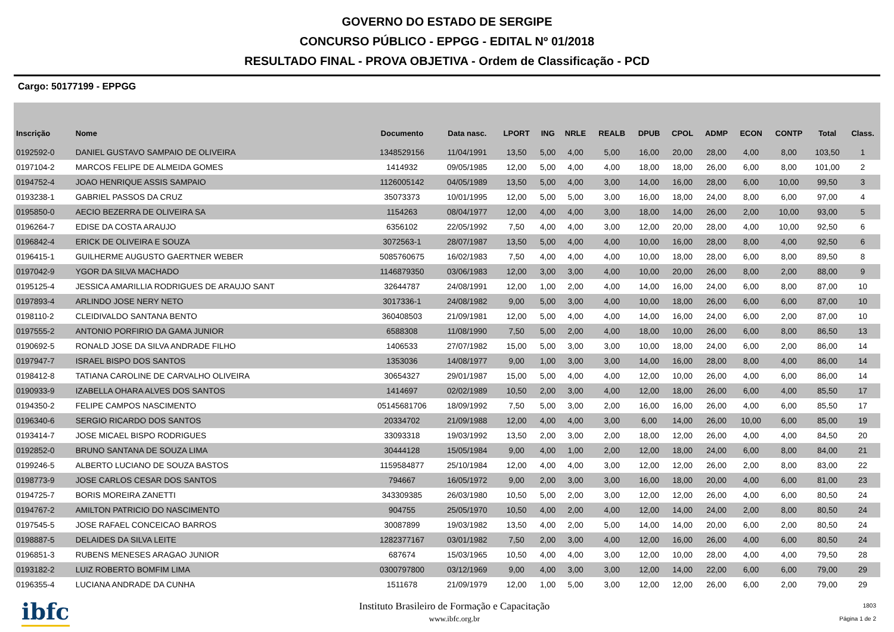GOVERNO DO ESTADO DE SERGIPE
CONCURSO PÚBLICO - EPPGG - EDITAL Nº 01/2018
RESULTADO FINAL - PROVA OBJETIVA - Ordem de Classificação - PCD
Cargo: 50177199 - EPPGG
| Inscrição | Nome | Documento | Data nasc. | LPORT | ING | NRLE | REALB | DPUB | CPOL | ADMP | ECON | CONTP | Total | Class. |
| --- | --- | --- | --- | --- | --- | --- | --- | --- | --- | --- | --- | --- | --- | --- |
| 0192592-0 | DANIEL GUSTAVO SAMPAIO DE OLIVEIRA | 1348529156 | 11/04/1991 | 13,50 | 5,00 | 4,00 | 5,00 | 16,00 | 20,00 | 28,00 | 4,00 | 8,00 | 103,50 | 1 |
| 0197104-2 | MARCOS FELIPE DE ALMEIDA GOMES | 1414932 | 09/05/1985 | 12,00 | 5,00 | 4,00 | 4,00 | 18,00 | 18,00 | 26,00 | 6,00 | 8,00 | 101,00 | 2 |
| 0194752-4 | JOAO HENRIQUE ASSIS SAMPAIO | 1126005142 | 04/05/1989 | 13,50 | 5,00 | 4,00 | 3,00 | 14,00 | 16,00 | 28,00 | 6,00 | 10,00 | 99,50 | 3 |
| 0193238-1 | GABRIEL PASSOS DA CRUZ | 35073373 | 10/01/1995 | 12,00 | 5,00 | 5,00 | 3,00 | 16,00 | 18,00 | 24,00 | 8,00 | 6,00 | 97,00 | 4 |
| 0195850-0 | AECIO BEZERRA DE OLIVEIRA SA | 1154263 | 08/04/1977 | 12,00 | 4,00 | 4,00 | 3,00 | 18,00 | 14,00 | 26,00 | 2,00 | 10,00 | 93,00 | 5 |
| 0196264-7 | EDISE DA COSTA ARAUJO | 6356102 | 22/05/1992 | 7,50 | 4,00 | 4,00 | 3,00 | 12,00 | 20,00 | 28,00 | 4,00 | 10,00 | 92,50 | 6 |
| 0196842-4 | ERICK DE OLIVEIRA E SOUZA | 3072563-1 | 28/07/1987 | 13,50 | 5,00 | 4,00 | 4,00 | 10,00 | 16,00 | 28,00 | 8,00 | 4,00 | 92,50 | 6 |
| 0196415-1 | GUILHERME AUGUSTO GAERTNER WEBER | 5085760675 | 16/02/1983 | 7,50 | 4,00 | 4,00 | 4,00 | 10,00 | 18,00 | 28,00 | 6,00 | 8,00 | 89,50 | 8 |
| 0197042-9 | YGOR DA SILVA MACHADO | 1146879350 | 03/06/1983 | 12,00 | 3,00 | 3,00 | 4,00 | 10,00 | 20,00 | 26,00 | 8,00 | 2,00 | 88,00 | 9 |
| 0195125-4 | JESSICA AMARILLIA RODRIGUES DE ARAUJO SANT | 32644787 | 24/08/1991 | 12,00 | 1,00 | 2,00 | 4,00 | 14,00 | 16,00 | 24,00 | 6,00 | 8,00 | 87,00 | 10 |
| 0197893-4 | ARLINDO JOSE NERY NETO | 3017336-1 | 24/08/1982 | 9,00 | 5,00 | 3,00 | 4,00 | 10,00 | 18,00 | 26,00 | 6,00 | 6,00 | 87,00 | 10 |
| 0198110-2 | CLEIDIVALDO SANTANA BENTO | 360408503 | 21/09/1981 | 12,00 | 5,00 | 4,00 | 4,00 | 14,00 | 16,00 | 24,00 | 6,00 | 2,00 | 87,00 | 10 |
| 0197555-2 | ANTONIO PORFIRIO DA GAMA JUNIOR | 6588308 | 11/08/1990 | 7,50 | 5,00 | 2,00 | 4,00 | 18,00 | 10,00 | 26,00 | 6,00 | 8,00 | 86,50 | 13 |
| 0190692-5 | RONALD JOSE DA SILVA ANDRADE FILHO | 1406533 | 27/07/1982 | 15,00 | 5,00 | 3,00 | 3,00 | 10,00 | 18,00 | 24,00 | 6,00 | 2,00 | 86,00 | 14 |
| 0197947-7 | ISRAEL BISPO DOS SANTOS | 1353036 | 14/08/1977 | 9,00 | 1,00 | 3,00 | 3,00 | 14,00 | 16,00 | 28,00 | 8,00 | 4,00 | 86,00 | 14 |
| 0198412-8 | TATIANA CAROLINE DE CARVALHO OLIVEIRA | 30654327 | 29/01/1987 | 15,00 | 5,00 | 4,00 | 4,00 | 12,00 | 10,00 | 26,00 | 4,00 | 6,00 | 86,00 | 14 |
| 0190933-9 | IZABELLA OHARA ALVES DOS SANTOS | 1414697 | 02/02/1989 | 10,50 | 2,00 | 3,00 | 4,00 | 12,00 | 18,00 | 26,00 | 6,00 | 4,00 | 85,50 | 17 |
| 0194350-2 | FELIPE CAMPOS NASCIMENTO | 05145681706 | 18/09/1992 | 7,50 | 5,00 | 3,00 | 2,00 | 16,00 | 16,00 | 26,00 | 4,00 | 6,00 | 85,50 | 17 |
| 0196340-6 | SERGIO RICARDO DOS SANTOS | 20334702 | 21/09/1988 | 12,00 | 4,00 | 4,00 | 3,00 | 6,00 | 14,00 | 26,00 | 10,00 | 6,00 | 85,00 | 19 |
| 0193414-7 | JOSE MICAEL BISPO RODRIGUES | 33093318 | 19/03/1992 | 13,50 | 2,00 | 3,00 | 2,00 | 18,00 | 12,00 | 26,00 | 4,00 | 4,00 | 84,50 | 20 |
| 0192852-0 | BRUNO SANTANA DE SOUZA LIMA | 30444128 | 15/05/1984 | 9,00 | 4,00 | 1,00 | 2,00 | 12,00 | 18,00 | 24,00 | 6,00 | 8,00 | 84,00 | 21 |
| 0199246-5 | ALBERTO LUCIANO DE SOUZA BASTOS | 1159584877 | 25/10/1984 | 12,00 | 4,00 | 4,00 | 3,00 | 12,00 | 12,00 | 26,00 | 2,00 | 8,00 | 83,00 | 22 |
| 0198773-9 | JOSE CARLOS CESAR DOS SANTOS | 794667 | 16/05/1972 | 9,00 | 2,00 | 3,00 | 3,00 | 16,00 | 18,00 | 20,00 | 4,00 | 6,00 | 81,00 | 23 |
| 0194725-7 | BORIS MOREIRA ZANETTI | 343309385 | 26/03/1980 | 10,50 | 5,00 | 2,00 | 3,00 | 12,00 | 12,00 | 26,00 | 4,00 | 6,00 | 80,50 | 24 |
| 0194767-2 | AMILTON PATRICIO DO NASCIMENTO | 904755 | 25/05/1970 | 10,50 | 4,00 | 2,00 | 4,00 | 12,00 | 14,00 | 24,00 | 2,00 | 8,00 | 80,50 | 24 |
| 0197545-5 | JOSE RAFAEL CONCEICAO BARROS | 30087899 | 19/03/1982 | 13,50 | 4,00 | 2,00 | 5,00 | 14,00 | 14,00 | 20,00 | 6,00 | 2,00 | 80,50 | 24 |
| 0198887-5 | DELAIDES DA SILVA LEITE | 1282377167 | 03/01/1982 | 7,50 | 2,00 | 3,00 | 4,00 | 12,00 | 16,00 | 26,00 | 4,00 | 6,00 | 80,50 | 24 |
| 0196851-3 | RUBENS MENESES ARAGAO JUNIOR | 687674 | 15/03/1965 | 10,50 | 4,00 | 4,00 | 3,00 | 12,00 | 10,00 | 28,00 | 4,00 | 4,00 | 79,50 | 28 |
| 0193182-2 | LUIZ ROBERTO BOMFIM LIMA | 0300797800 | 03/12/1969 | 9,00 | 4,00 | 3,00 | 3,00 | 12,00 | 14,00 | 22,00 | 6,00 | 6,00 | 79,00 | 29 |
| 0196355-4 | LUCIANA ANDRADE DA CUNHA | 1511678 | 21/09/1979 | 12,00 | 1,00 | 5,00 | 3,00 | 12,00 | 12,00 | 26,00 | 6,00 | 2,00 | 79,00 | 29 |
ibfc
Instituto Brasileiro de Formação e Capacitação
www.ibfc.org.br
1803
Página 1 de 2